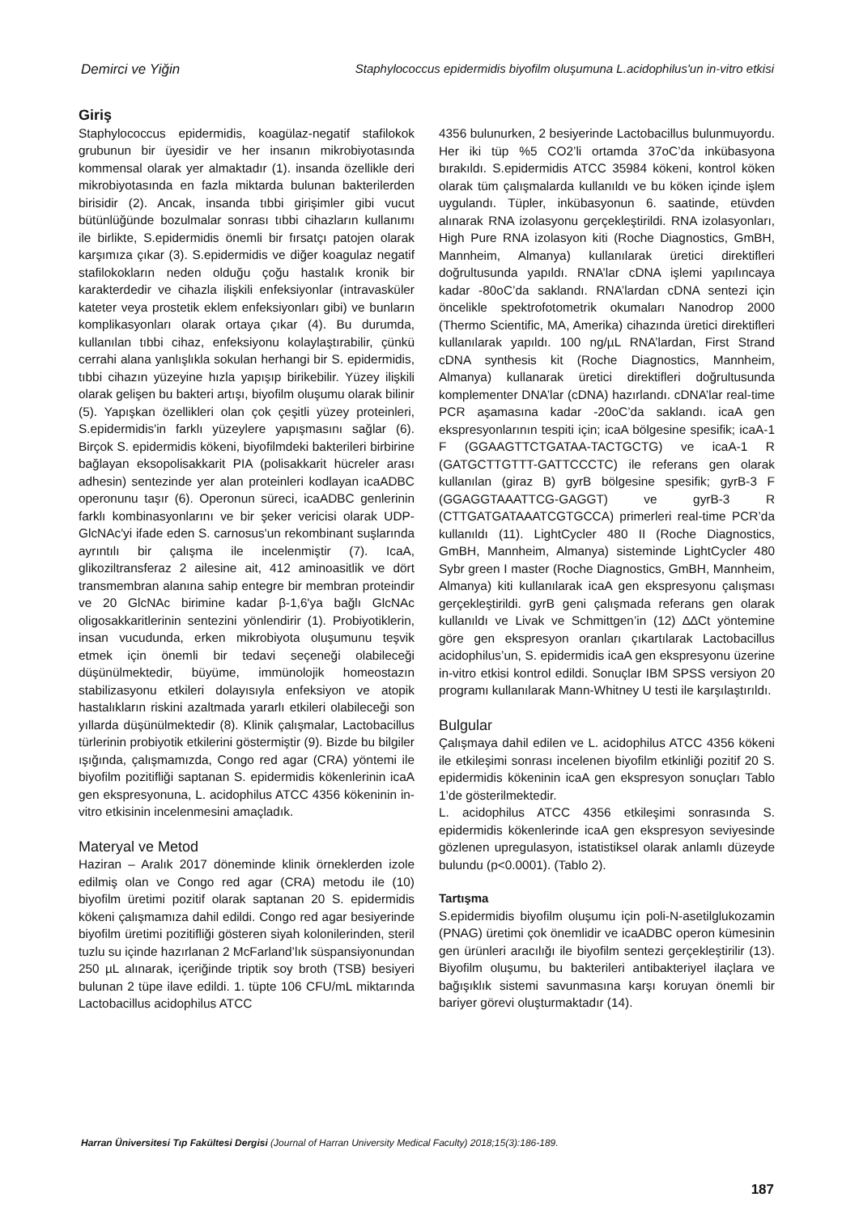Demirci ve Yiğin Staphylococcus epidermidis biyofilm oluşumuna L.acidophilus'un in-vitro etkisi
Giriş
Staphylococcus epidermidis, koagülaz-negatif stafilokok grubunun bir üyesidir ve her insanın mikrobiyotasında kommensal olarak yer almaktadır (1). insanda özellikle deri mikrobiyotasında en fazla miktarda bulunan bakterilerden birisidir (2). Ancak, insanda tıbbi girişimler gibi vucut bütünlüğünde bozulmalar sonrası tıbbi cihazların kullanımı ile birlikte, S.epidermidis önemli bir fırsatçı patojen olarak karşımıza çıkar (3). S.epidermidis ve diğer koagulaz negatif stafilokokların neden olduğu çoğu hastalık kronik bir karakterdedir ve cihazla ilişkili enfeksiyonlar (intravasküler kateter veya prostetik eklem enfeksiyonları gibi) ve bunların komplikasyonları olarak ortaya çıkar (4). Bu durumda, kullanılan tıbbi cihaz, enfeksiyonu kolaylaştırabilir, çünkü cerrahi alana yanlışlıkla sokulan herhangi bir S. epidermidis, tıbbi cihazın yüzeyine hızla yapışıp birikebilir. Yüzey ilişkili olarak gelişen bu bakteri artışı, biyofilm oluşumu olarak bilinir (5). Yapışkan özellikleri olan çok çeşitli yüzey proteinleri, S.epidermidis'in farklı yüzeylere yapışmasını sağlar (6). Birçok S. epidermidis kökeni, biyofilmdeki bakterileri birbirine bağlayan eksopolisakkarit PIA (polisakkarit hücreler arası adhesin) sentezinde yer alan proteinleri kodlayan icaADBC operonunu taşır (6). Operonun süreci, icaADBC genlerinin farklı kombinasyonlarını ve bir şeker vericisi olarak UDP-GlcNAc'yi ifade eden S. carnosus'un rekombinant suşlarında ayrıntılı bir çalışma ile incelenmiştir (7). IcaA, glikoziltransferaz 2 ailesine ait, 412 aminoasitlik ve dört transmembran alanına sahip entegre bir membran proteindir ve 20 GlcNAc birimine kadar β-1,6'ya bağlı GlcNAc oligosakkaritlerinin sentezini yönlendirir (1). Probiyotiklerin, insan vucudunda, erken mikrobiyota oluşumunu teşvik etmek için önemli bir tedavi seçeneği olabileceği düşünülmektedir, büyüme, immünolojik homeostazın stabilizasyonu etkileri dolayısıyla enfeksiyon ve atopik hastalıkların riskini azaltmada yararlı etkileri olabileceği son yıllarda düşünülmektedir (8). Klinik çalışmalar, Lactobacillus türlerinin probiyotik etkilerini göstermiştir (9). Bizde bu bilgiler ışığında, çalışmamızda, Congo red agar (CRA) yöntemi ile biyofilm pozitifliği saptanan S. epidermidis kökenlerinin icaA gen ekspresyonuna, L. acidophilus ATCC 4356 kökeninin in-vitro etkisinin incelenmesini amaçladık.
Materyal ve Metod
Haziran – Aralık 2017 döneminde klinik örneklerden izole edilmiş olan ve Congo red agar (CRA) metodu ile (10) biyofilm üretimi pozitif olarak saptanan 20 S. epidermidis kökeni çalışmamıza dahil edildi. Congo red agar besiyerinde biyofilm üretimi pozitifliği gösteren siyah kolonilerinden, steril tuzlu su içinde hazırlanan 2 McFarland’lık süspansiyonundan 250 µL alınarak, içeriğinde triptik soy broth (TSB) besiyeri bulunan 2 tüpe ilave edildi. 1. tüpte 106 CFU/mL miktarında Lactobacillus acidophilus ATCC
4356 bulunurken, 2 besiyerinde Lactobacillus bulunmuyordu. Her iki tüp %5 CO2’li ortamda 37oC’da inkübasyona bırakıldı. S.epidermidis ATCC 35984 kökeni, kontrol köken olarak tüm çalışmalarda kullanıldı ve bu köken içinde işlem uygulandı. Tüpler, inkübasyonun 6. saatinde, etüvden alınarak RNA izolasyonu gerçekleştirildi. RNA izolasyonları, High Pure RNA izolasyon kiti (Roche Diagnostics, GmBH, Mannheim, Almanya) kullanılarak üretici direktifleri doğrultusunda yapıldı. RNA’lar cDNA işlemi yapılıncaya kadar -80oC’da saklandı. RNA’lardan cDNA sentezi için öncelikle spektrofotometrik okumaları Nanodrop 2000 (Thermo Scientific, MA, Amerika) cihazında üretici direktifleri kullanılarak yapıldı. 100 ng/µL RNA’lardan, First Strand cDNA synthesis kit (Roche Diagnostics, Mannheim, Almanya) kullanarak üretici direktifleri doğrultusunda komplementer DNA’lar (cDNA) hazırlandı. cDNA’lar real-time PCR aşamasına kadar -20oC’da saklandı. icaA gen ekspresyonlarının tespiti için; icaA bölgesine spesifik; icaA-1 F (GGAAGTTCTGATAA-TACTGCTG) ve icaA-1 R (GATGCTTGTTT-GATTCCCTC) ile referans gen olarak kullanılan (giraz B) gyrB bölgesine spesifik; gyrB-3 F (GGAGGTAAATTCG-GAGGT) ve gyrB-3 R (CTTGATGATAAATCGTGCCA) primerleri real-time PCR’da kullanıldı (11). LightCycler 480 II (Roche Diagnostics, GmBH, Mannheim, Almanya) sisteminde LightCycler 480 Sybr green I master (Roche Diagnostics, GmBH, Mannheim, Almanya) kiti kullanılarak icaA gen ekspresyonu çalışması gerçekleştirildi. gyrB geni çalışmada referans gen olarak kullanıldı ve Livak ve Schmittgen’in (12) ∆∆Ct yöntemine göre gen ekspresyon oranları çıkartılarak Lactobacillus acidophilus’un, S. epidermidis icaA gen ekspresyonu üzerine in-vitro etkisi kontrol edildi. Sonuçlar IBM SPSS versiyon 20 programı kullanılarak Mann-Whitney U testi ile karşılaştırıldı.
Bulgular
Çalışmaya dahil edilen ve L. acidophilus ATCC 4356 kökeni ile etkileşimi sonrası incelenen biyofilm etkinliği pozitif 20 S. epidermidis kökeninin icaA gen ekspresyon sonuçları Tablo 1’de gösterilmektedir.
L. acidophilus ATCC 4356 etkileşimi sonrasında S. epidermidis kökenlerinde icaA gen ekspresyon seviyesinde gözlenen upregulasyon, istatistiksel olarak anlamlı düzeyde bulundu (p<0.0001). (Tablo 2).
Tartışma
S.epidermidis biyofilm oluşumu için poli-N-asetilglukozamin (PNAG) üretimi çok önemlidir ve icaADBC operon kümesinin gen ürünleri aracılığı ile biyofilm sentezi gerçekleştirilir (13). Biyofilm oluşumu, bu bakterileri antibakteriyel ilaçlara ve bağışıklık sistemi savunmasına karşı koruyan önemli bir bariyer görevi oluşturmaktadır (14).
Harran Üniversitesi Tıp Fakültesi Dergisi (Journal of Harran University Medical Faculty) 2018;15(3):186-189.
187